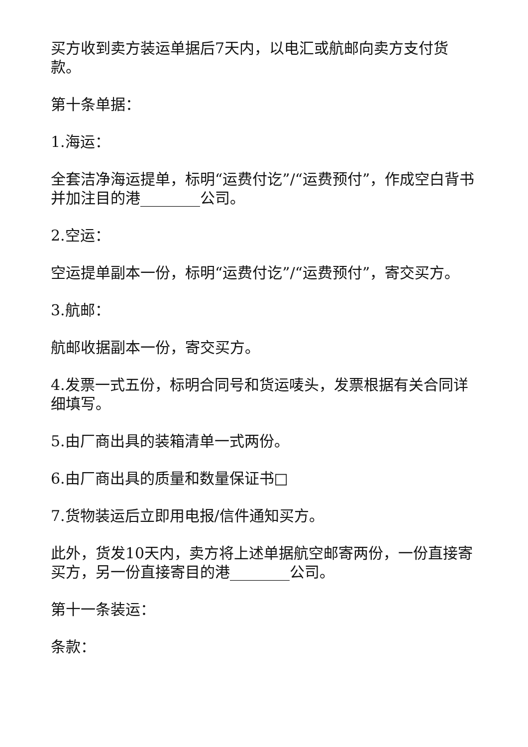买方收到卖方装运单据后7天内，以电汇或航邮向卖方支付货款。
第十条单据：
1.海运：
全套洁净海运提单，标明“运费付讫”/“运费预付”，作成空白背书并加注目的港________公司。
2.空运：
空运提单副本一份，标明“运费付讫”/“运费预付”，寄交买方。
3.航邮：
航邮收据副本一份，寄交买方。
4.发票一式五份，标明合同号和货运唛头，发票根据有关合同详细填写。
5.由厂商出具的装箱清单一式两份。
6.由厂商出具的质量和数量保证书□
7.货物装运后立即用电报/信件通知买方。
此外，货发10天内，卖方将上述单据航空邮寄两份，一份直接寄买方，另一份直接寄目的港________公司。
第十一条装运：
条款：